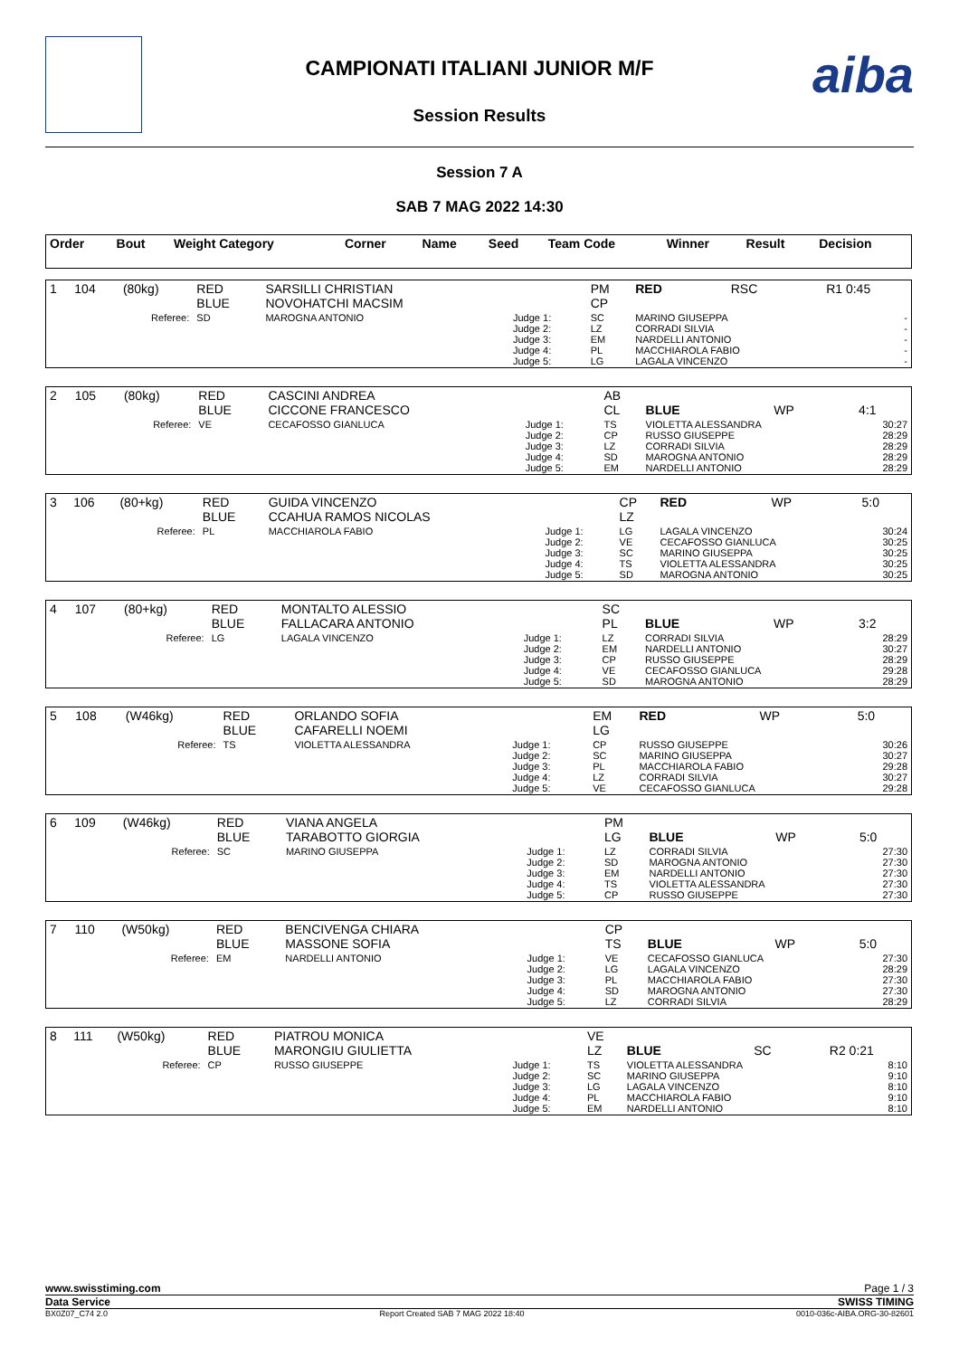aiba
CAMPIONATI ITALIANI JUNIOR M/F
Session Results
Session 7 A
SAB 7 MAG 2022 14:30
| Order | Bout | Weight Category | Corner | Name | Seed | Team Code | Winner | Result | Decision |
| 1 | 104 | (80kg) | RED BLUE | SARSILLI CHRISTIAN NOVOHATCHI MACSIM | | PM CP | RED | RSC | R1 0:45 |
| Referee: | | | SD | MAROGNA ANTONIO | Judge 1: Judge 2: Judge 3: Judge 4: Judge 5: | SC LZ EM PL LG | MARINO GIUSEPPA CORRADI SILVIA NARDELLI ANTONIO MACCHIAROLA FABIO LAGALA VINCENZO | | - - - - - |
| 2 | 105 | (80kg) | RED BLUE | CASCINI ANDREA CICCONE FRANCESCO | | AB CL | BLUE | WP | 4:1 |
| Referee: | | | VE | CECAFOSSO GIANLUCA | Judge 1: Judge 2: Judge 3: Judge 4: Judge 5: | TS CP LZ SD EM | VIOLETTA ALESSANDRA RUSSO GIUSEPPE CORRADI SILVIA MAROGNA ANTONIO NARDELLI ANTONIO | | 30:27 28:29 28:29 28:29 28:29 |
| 3 | 106 | (80+kg) | RED BLUE | GUIDA VINCENZO CCAHUA RAMOS NICOLAS | | CP LZ | RED | WP | 5:0 |
| Referee: | | | PL | MACCHIAROLA FABIO | Judge 1: Judge 2: Judge 3: Judge 4: Judge 5: | LG VE SC TS SD | LAGALA VINCENZO CECAFOSSO GIANLUCA MARINO GIUSEPPA VIOLETTA ALESSANDRA MAROGNA ANTONIO | | 30:24 30:25 30:25 30:25 30:25 |
| 4 | 107 | (80+kg) | RED BLUE | MONTALTO ALESSIO FALLACARA ANTONIO | | SC PL | BLUE | WP | 3:2 |
| Referee: | | | LG | LAGALA VINCENZO | Judge 1: Judge 2: Judge 3: Judge 4: Judge 5: | LZ EM CP VE SD | CORRADI SILVIA NARDELLI ANTONIO RUSSO GIUSEPPE CECAFOSSO GIANLUCA MAROGNA ANTONIO | | 28:29 30:27 28:29 29:28 28:29 |
| 5 | 108 | (W46kg) | RED BLUE | ORLANDO SOFIA CAFARELLI NOEMI | | EM LG | RED | WP | 5:0 |
| Referee: | | | TS | VIOLETTA ALESSANDRA | Judge 1: Judge 2: Judge 3: Judge 4: Judge 5: | CP SC PL LZ VE | RUSSO GIUSEPPE MARINO GIUSEPPA MACCHIAROLA FABIO CORRADI SILVIA CECAFOSSO GIANLUCA | | 30:26 30:27 29:28 30:27 29:28 |
| 6 | 109 | (W46kg) | RED BLUE | VIANA ANGELA TARABOTTO GIORGIA | | PM LG | BLUE | WP | 5:0 |
| Referee: | | | SC | MARINO GIUSEPPA | Judge 1: Judge 2: Judge 3: Judge 4: Judge 5: | LZ SD EM TS CP | CORRADI SILVIA MAROGNA ANTONIO NARDELLI ANTONIO VIOLETTA ALESSANDRA RUSSO GIUSEPPE | | 27:30 27:30 27:30 27:30 27:30 |
| 7 | 110 | (W50kg) | RED BLUE | BENCIVENGA CHIARA MASSONE SOFIA | | CP TS | BLUE | WP | 5:0 |
| Referee: | | | EM | NARDELLI ANTONIO | Judge 1: Judge 2: Judge 3: Judge 4: Judge 5: | VE LG PL SD LZ | CECAFOSSO GIANLUCA LAGALA VINCENZO MACCHIAROLA FABIO MAROGNA ANTONIO CORRADI SILVIA | | 27:30 28:29 27:30 27:30 28:29 |
| 8 | 111 | (W50kg) | RED BLUE | PIATROU MONICA MARONGIU GIULIETTA | | VE LZ | BLUE | SC | R2 0:21 |
| Referee: | | | CP | RUSSO GIUSEPPE | Judge 1: Judge 2: Judge 3: Judge 4: Judge 5: | TS SC LG PL EM | VIOLETTA ALESSANDRA MARINO GIUSEPPA LAGALA VINCENZO MACCHIAROLA FABIO NARDELLI ANTONIO | | 8:10 9:10 8:10 9:10 8:10 |
www.swisstiming.com Page 1 / 3
Data Service SWISS TIMING
BX0Z07_C74 2.0 Report Created SAB 7 MAG 2022 18:40 0010-036c-AIBA.ORG-30-82601